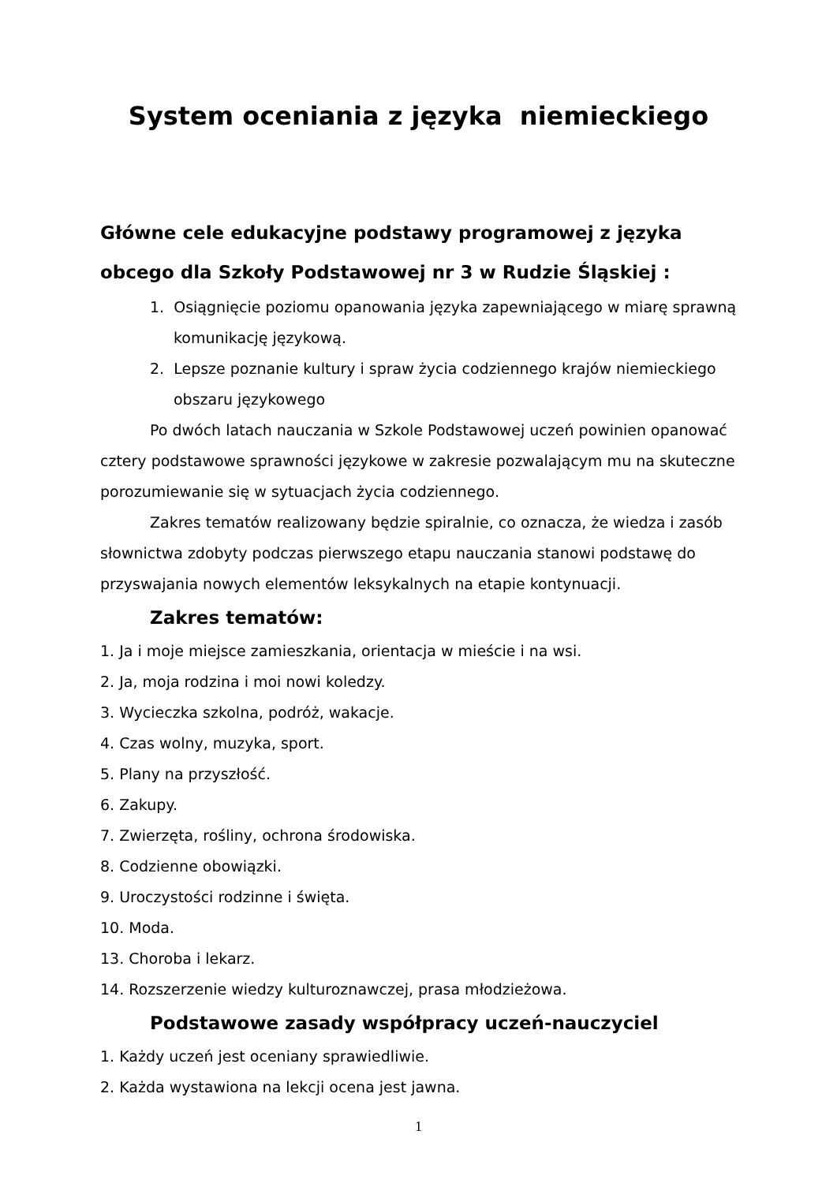System oceniania z języka niemieckiego
Główne cele edukacyjne podstawy programowej z języka obcego dla Szkoły Podstawowej nr 3 w Rudzie Śląskiej :
1. Osiągnięcie poziomu opanowania języka zapewniającego w miarę sprawną komunikację językową.
2. Lepsze poznanie kultury i spraw życia codziennego krajów niemieckiego obszaru językowego
Po dwóch latach nauczania w Szkole Podstawowej uczeń powinien opanować cztery podstawowe sprawności językowe w zakresie pozwalającym mu na skuteczne porozumiewanie się w sytuacjach życia codziennego.
Zakres tematów realizowany będzie spiralnie, co oznacza, że wiedza i zasób słownictwa zdobyty podczas pierwszego etapu nauczania stanowi podstawę do przyswajania nowych elementów leksykalnych na etapie kontynuacji.
Zakres tematów:
1. Ja i moje miejsce zamieszkania, orientacja w mieście i na wsi.
2. Ja, moja rodzina i moi nowi koledzy.
3. Wycieczka szkolna, podróż, wakacje.
4. Czas wolny, muzyka, sport.
5. Plany na przyszłość.
6. Zakupy.
7. Zwierzęta, rośliny, ochrona środowiska.
8. Codzienne obowiązki.
9. Uroczystości rodzinne i święta.
10. Moda.
13. Choroba i lekarz.
14. Rozszerzenie wiedzy kulturoznawczej, prasa młodzieżowa.
Podstawowe zasady współpracy uczeń-nauczyciel
1. Każdy uczeń jest oceniany sprawiedliwie.
2. Każda wystawiona na lekcji ocena jest jawna.
1